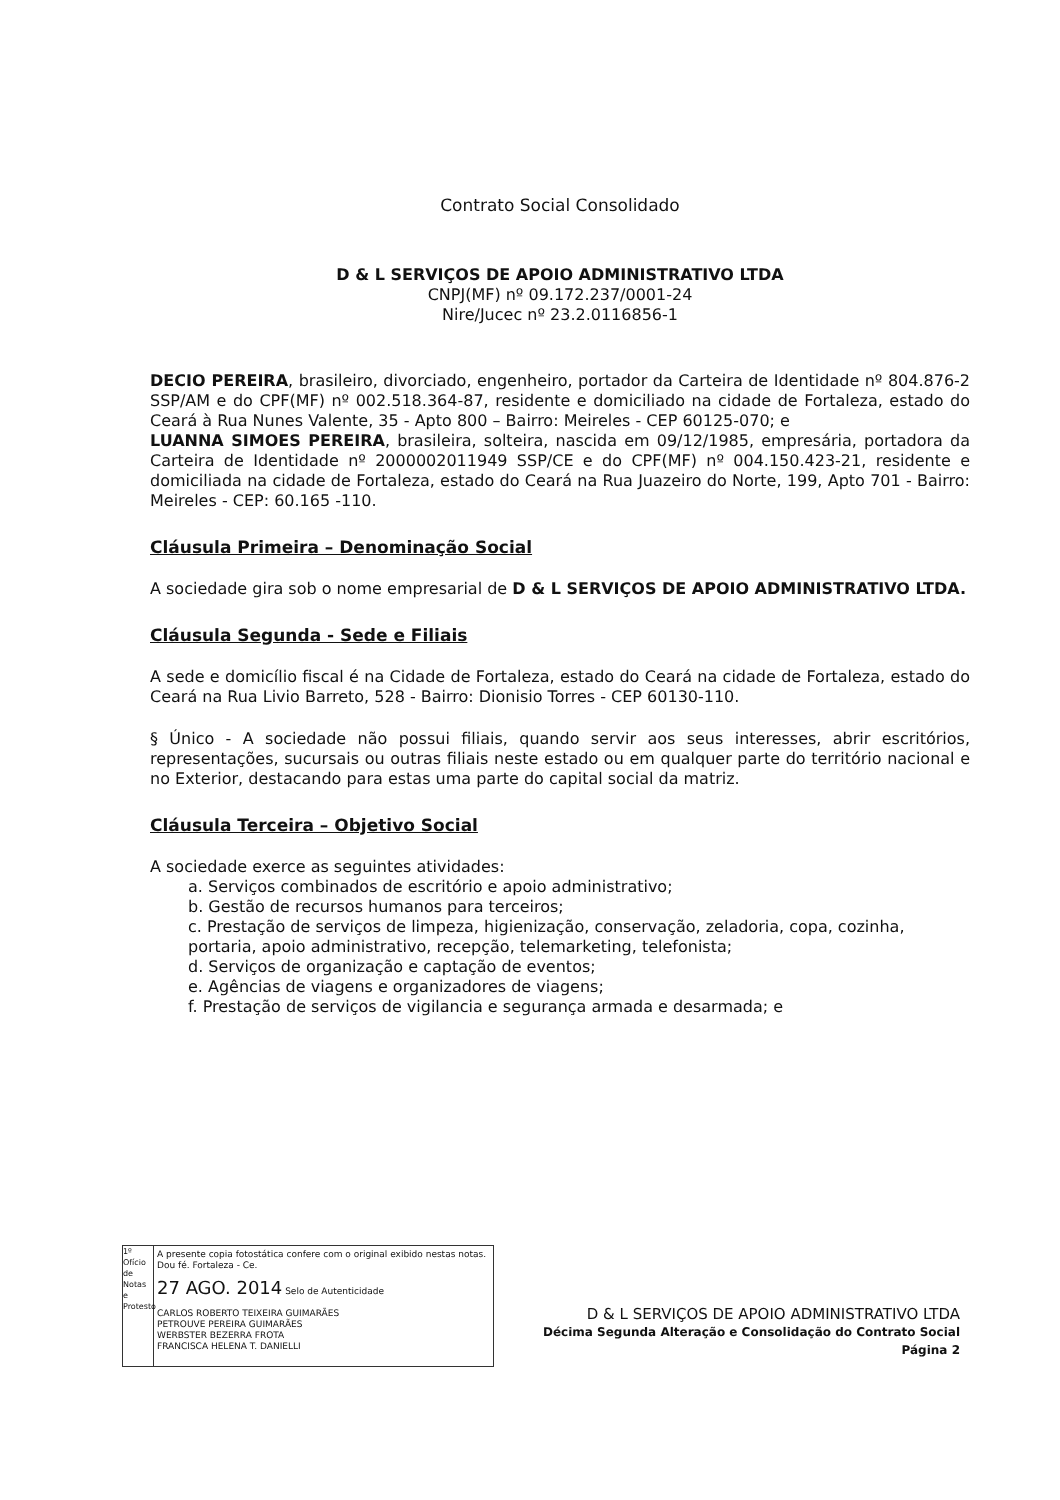Contrato Social Consolidado
D & L SERVIÇOS DE APOIO ADMINISTRATIVO LTDA
CNPJ(MF) nº 09.172.237/0001-24
Nire/Jucec nº 23.2.0116856-1
DECIO PEREIRA, brasileiro, divorciado, engenheiro, portador da Carteira de Identidade nº 804.876-2 SSP/AM e do CPF(MF) nº 002.518.364-87, residente e domiciliado na cidade de Fortaleza, estado do Ceará à Rua Nunes Valente, 35 - Apto 800 – Bairro: Meireles - CEP 60125-070; e
LUANNA SIMOES PEREIRA, brasileira, solteira, nascida em 09/12/1985, empresária, portadora da Carteira de Identidade nº 2000002011949 SSP/CE e do CPF(MF) nº 004.150.423-21, residente e domiciliada na cidade de Fortaleza, estado do Ceará na Rua Juazeiro do Norte, 199, Apto 701 - Bairro: Meireles - CEP: 60.165 -110.
Cláusula Primeira – Denominação Social
A sociedade gira sob o nome empresarial de D & L SERVIÇOS DE APOIO ADMINISTRATIVO LTDA.
Cláusula Segunda - Sede e Filiais
A sede e domicílio fiscal é na Cidade de Fortaleza, estado do Ceará na cidade de Fortaleza, estado do Ceará na Rua Livio Barreto, 528 - Bairro: Dionisio Torres - CEP 60130-110.
§ Único - A sociedade não possui filiais, quando servir aos seus interesses, abrir escritórios, representações, sucursais ou outras filiais neste estado ou em qualquer parte do território nacional e no Exterior, destacando para estas uma parte do capital social da matriz.
Cláusula Terceira – Objetivo Social
A sociedade exerce as seguintes atividades:
a. Serviços combinados de escritório e apoio administrativo;
b. Gestão de recursos humanos para terceiros;
c. Prestação de serviços de limpeza, higienização, conservação, zeladoria, copa, cozinha, portaria, apoio administrativo, recepção, telemarketing, telefonista;
d. Serviços de organização e captação de eventos;
e. Agências de viagens e organizadores de viagens;
f. Prestação de serviços de vigilancia e segurança armada e desarmada; e
1º Ofício de Notas e Protesto
A presente copia fotostática confere com o original exibido nestas notas. Dou fé. Fortaleza - Ce.
27 AGO. 2014 Selo de Autenticidade
CARLOS ROBERTO TEIXEIRA GUIMARÃES
PETROUVE PEREIRA GUIMARÃES
WERBSTER BEZERRA FROTA
FRANCISCA HELENA T. DANIELLI
D & L SERVIÇOS DE APOIO ADMINISTRATIVO LTDA
Décima Segunda Alteração e Consolidação do Contrato Social
Página 2